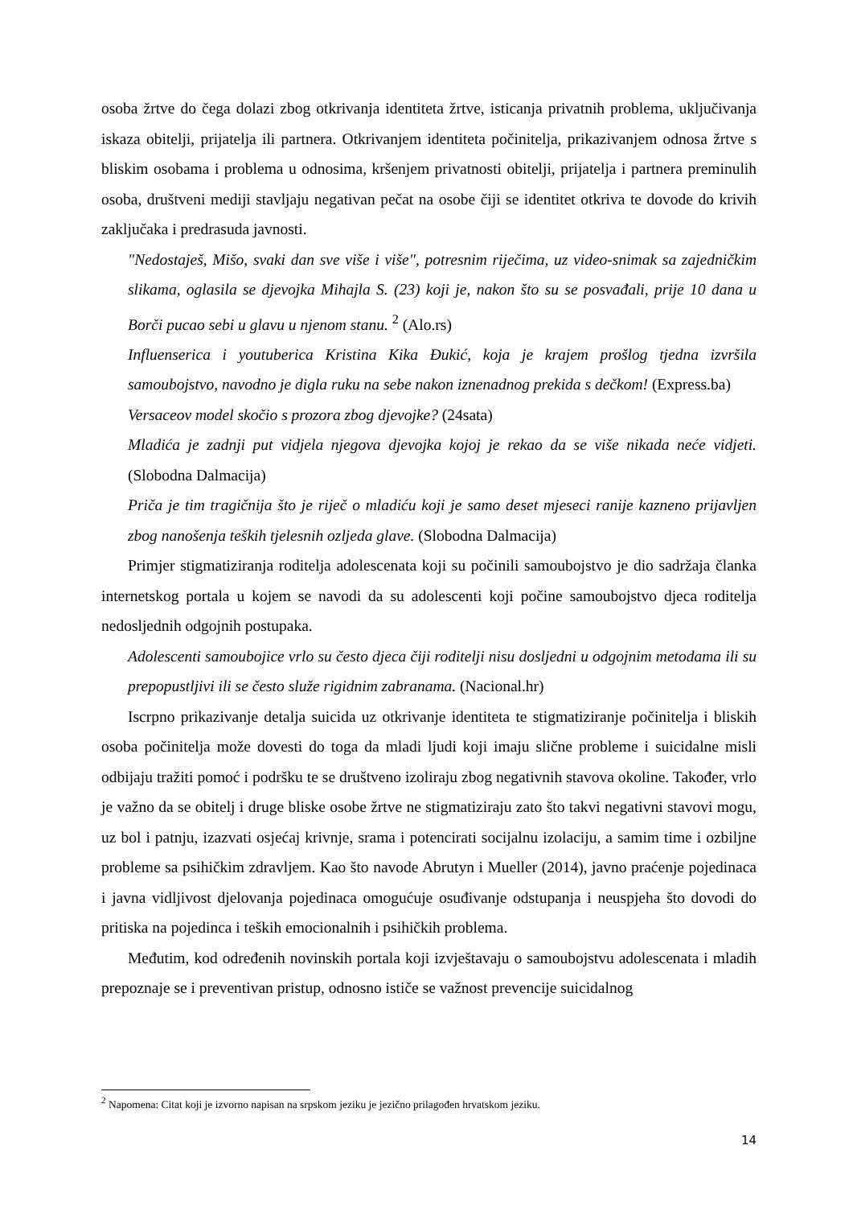osoba žrtve do čega dolazi zbog otkrivanja identiteta žrtve, isticanja privatnih problema, uključivanja iskaza obitelji, prijatelja ili partnera. Otkrivanjem identiteta počinitelja, prikazivanjem odnosa žrtve s bliskim osobama i problema u odnosima, kršenjem privatnosti obitelji, prijatelja i partnera preminulih osoba, društveni mediji stavljaju negativan pečat na osobe čiji se identitet otkriva te dovode do krivih zaključaka i predrasuda javnosti.
"Nedostaješ, Mišo, svaki dan sve više i više", potresnim riječima, uz video-snimak sa zajedničkim slikama, oglasila se djevojka Mihajla S. (23) koji je, nakon što su se posvađali, prije 10 dana u Borči pucao sebi u glavu u njenom stanu. <sup>2</sup> (Alo.rs)
Influenserica i youtuberica Kristina Kika Đukić, koja je krajem prošlog tjedna izvršila samoubojstvo, navodno je digla ruku na sebe nakon iznenadnog prekida s dečkom! (Express.ba)
Versaceov model skočio s prozora zbog djevojke? (24sata)
Mladića je zadnji put vidjela njegova djevojka kojoj je rekao da se više nikada neće vidjeti. (Slobodna Dalmacija)
Priča je tim tragičnija što je riječ o mladiću koji je samo deset mjeseci ranije kazneno prijavljen zbog nanošenja teških tjelesnih ozljeda glave. (Slobodna Dalmacija)
Primjer stigmatiziranja roditelja adolescenata koji su počinili samoubojstvo je dio sadržaja članka internetskog portala u kojem se navodi da su adolescenti koji počine samoubojstvo djeca roditelja nedosljednih odgojnih postupaka.
Adolescenti samoubojice vrlo su često djeca čiji roditelji nisu dosljedni u odgojnim metodama ili su prepopustljivi ili se često služe rigidnim zabranama. (Nacional.hr)
Iscrpno prikazivanje detalja suicida uz otkrivanje identiteta te stigmatiziranje počinitelja i bliskih osoba počinitelja može dovesti do toga da mladi ljudi koji imaju slične probleme i suicidalne misli odbijaju tražiti pomoć i podršku te se društveno izoliraju zbog negativnih stavova okoline. Također, vrlo je važno da se obitelj i druge bliske osobe žrtve ne stigmatiziraju zato što takvi negativni stavovi mogu, uz bol i patnju, izazvati osjećaj krivnje, srama i potencirati socijalnu izolaciju, a samim time i ozbiljne probleme sa psihičkim zdravljem. Kao što navode Abrutyn i Mueller (2014), javno praćenje pojedinaca i javna vidljivost djelovanja pojedinaca omogućuje osuđivanje odstupanja i neuspjeha što dovodi do pritiska na pojedinca i teških emocionalnih i psihičkih problema.
Međutim, kod određenih novinskih portala koji izvještavaju o samoubojstvu adolescenata i mladih prepoznaje se i preventivan pristup, odnosno ističe se važnost prevencije suicidalnog
<sup>2</sup> Napomena: Citat koji je izvorno napisan na srpskom jeziku je jezično prilagođen hrvatskom jeziku.
14